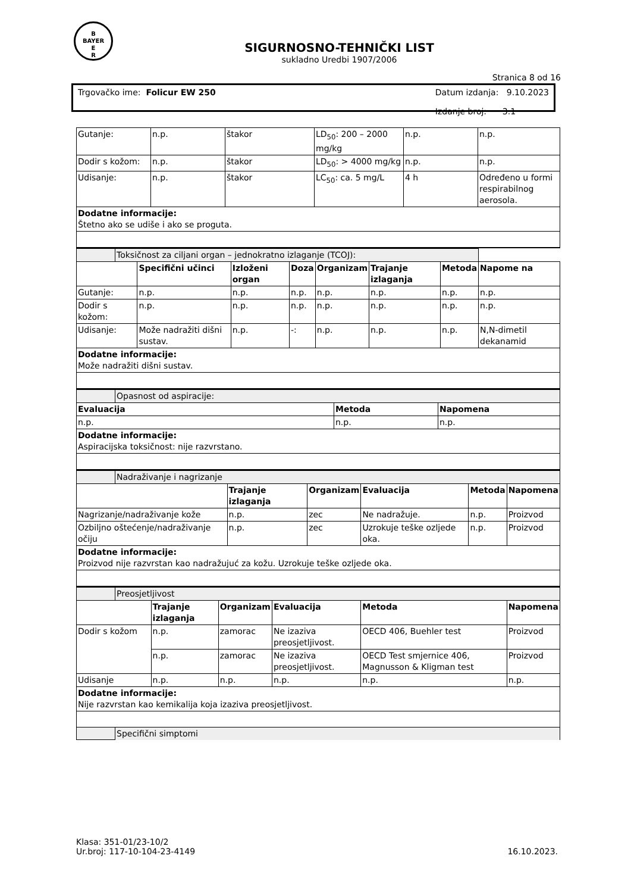B
BAYER
E
R
SIGURNOSNO-TEHNIČKI LIST
sukladno Uredbi 1907/2006
Stranica 8 od 16
Trgovačko ime: Folicur EW 250 Datum izdanja: 9.10.2023
Izdanje broj: 3.1
| Gutanje: | n.p. | štakor | LD<sub>50</sub>: 200 – 2000 mg/kg | n.p. | n.p. |
| Dodir s kožom: | n.p. | štakor | LD<sub>50</sub>: > 4000 mg/kg | n.p. | n.p. |
| Udisanje: | n.p. | štakor | LC<sub>50</sub>: ca. 5 mg/L | 4 h | Određeno u formi respirabilnog aerosola. |
| Dodatne informacije: Štetno ako se udiše i ako se proguta. | | | | | |
| | Toksičnost za ciljani organ – jednokratno izlaganje (TCOJ): | | | | | | | |
| | | Specifični učinci | Izloženi organ | Doza | Organizam | Trajanje izlaganja | Metoda | Napome na |
| Gutanje: | | n.p. | n.p. | n.p. | n.p. | n.p. | n.p. | n.p. |
| Dodir s kožom: | | n.p. | n.p. | n.p. | n.p. | n.p. | n.p. | n.p. |
| Udisanje: | | Može nadražiti dišni sustav. | n.p. | -: | n.p. | n.p. | n.p. | N,N-dimetil dekanamid |
| Dodatne informacije: Može nadražiti dišni sustav. | | | | | | | | |
| | Opasnost od aspiracije: | | |
| Evaluacija | | Metoda | Napomena |
| n.p. | | n.p. | n.p. |
| Dodatne informacije: Aspiracijska toksičnost: nije razvrstano. | | | |
| | Nadraživanje i nagrizanje | | | | | |
| | | Trajanje izlaganja | Organizam | Evaluacija | Metoda | Napomena |
| Nagrizanje/nadraživanje kože | | n.p. | zec | Ne nadražuje. | n.p. | Proizvod |
| Ozbiljno oštećenje/nadraživanje očiju | | n.p. | zec | Uzrokuje teške ozljede oka. | n.p. | Proizvod |
| Dodatne informacije: Proizvod nije razvrstan kao nadražujuć za kožu. Uzrokuje teške ozljede oka. | | | | | | |
| | Preosjetljivost | | | | | |
| | | Trajanje izlaganja | Organizam | Evaluacija | Metoda | Napomena |
| Dodir s kožom | | n.p. | zamorac | Ne izaziva preosjetljivost. | OECD 406, Buehler test | Proizvod |
| | | n.p. | zamorac | Ne izaziva preosjetljivost. | OECD Test smjernice 406, Magnusson & Kligman test | Proizvod |
| Udisanje | | n.p. | n.p. | n.p. | n.p. | n.p. |
| Dodatne informacije: Nije razvrstan kao kemikalija koja izaziva preosjetljivost. | | | | | | |
| | Specifični simptomi | | | | | |
Klasa: 351-01/23-10/2
Ur.broj: 117-10-104-23-4149
16.10.2023.